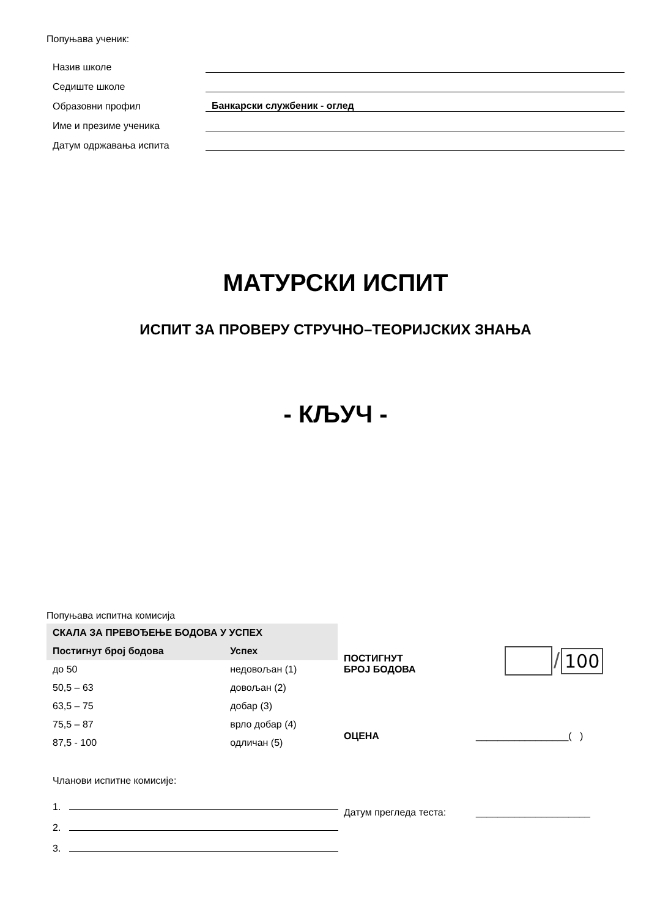Попуњава ученик:
| Назив школе | |
| Седиште школе | |
| Образовни профил | Банкарски службеник - оглед |
| Име и презиме ученика | |
| Датум одржавања испита | |
МАТУРСКИ ИСПИТ
ИСПИТ ЗА ПРОВЕРУ СТРУЧНО–ТЕОРИЈСКИХ ЗНАЊА
- КЉУЧ -
Попуњава испитна комисија
| СКАЛА ЗА ПРЕВОЂЕЊЕ БОДОВА У УСПЕХ | |
| --- | --- |
| Постигнут број бодова | Успех |
| до 50 | недовољан (1) |
| 50,5 – 63 | довољан (2) |
| 63,5 – 75 | добар (3) |
| 75,5 – 87 | врло добар (4) |
| 87,5 - 100 | одличан (5) |
ПОСТИГНУТ
БРОЈ БОДОВА
/
100
ОЦЕНА _________________( )
Чланови испитне комисије:
1.
2.
3.
Датум прегледа теста: _____________________